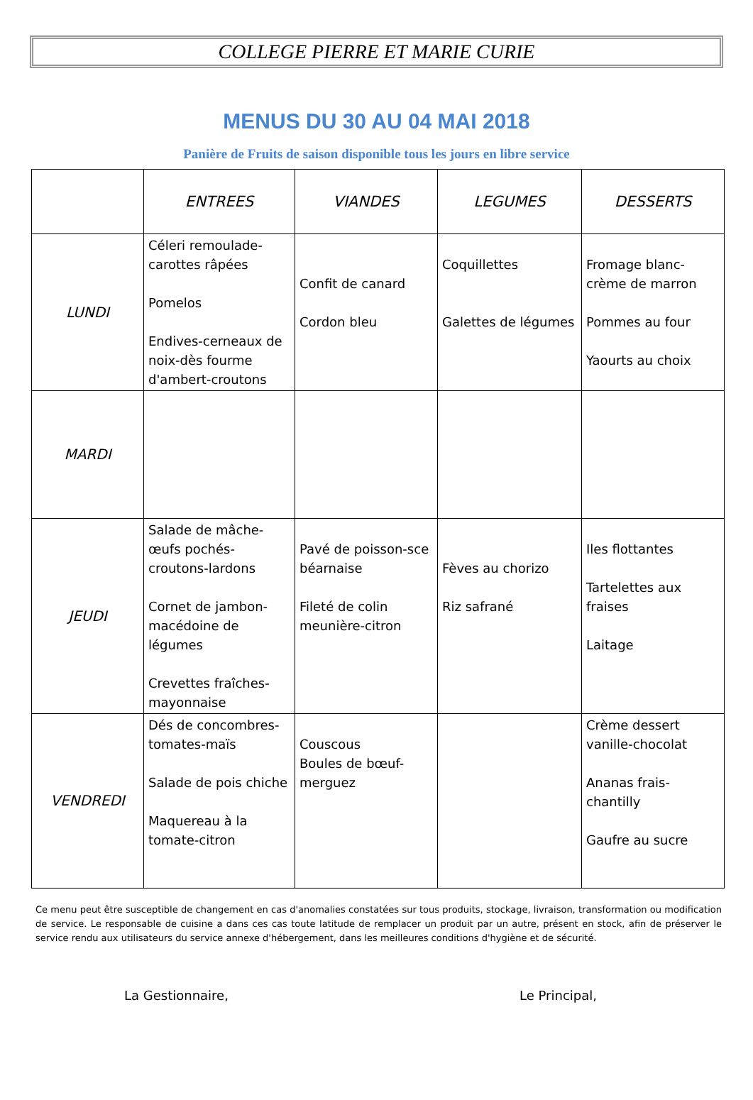COLLEGE PIERRE ET MARIE CURIE
MENUS DU 30 AU 04 MAI 2018
Panière de Fruits de saison disponible tous les jours en libre service
| | ENTREES | VIANDES | LEGUMES | DESSERTS |
| --- | --- | --- | --- | --- |
| LUNDI | Céleri remoulade-carottes râpées Pomelos Endives-cerneaux de noix-dès fourme d'ambert-croutons | Confit de canard Cordon bleu | Coquillettes Galettes de légumes | Fromage blanc-crème de marron Pommes au four Yaourts au choix |
| MARDI | | | | |
| JEUDI | Salade de mâche-œufs pochés-croutons-lardons Cornet de jambon-macédoine de légumes Crevettes fraîches-mayonnaise | Pavé de poisson-sce béarnaise Fileté de colin meunière-citron | Fèves au chorizo Riz safrané | Iles flottantes Tartelettes aux fraises Laitage |
| VENDREDI | Dés de concombres-tomates-maïs Salade de pois chiche Maquereau à la tomate-citron | Couscous Boules de bœuf-merguez | | Crème dessert vanille-chocolat Ananas frais-chantilly Gaufre au sucre |
Ce menu peut être susceptible de changement en cas d'anomalies constatées sur tous produits, stockage, livraison, transformation ou modification de service. Le responsable de cuisine a dans ces cas toute latitude de remplacer un produit par un autre, présent en stock, afin de préserver le service rendu aux utilisateurs du service annexe d'hébergement, dans les meilleures conditions d'hygiène et de sécurité.
La Gestionnaire, Le Principal,